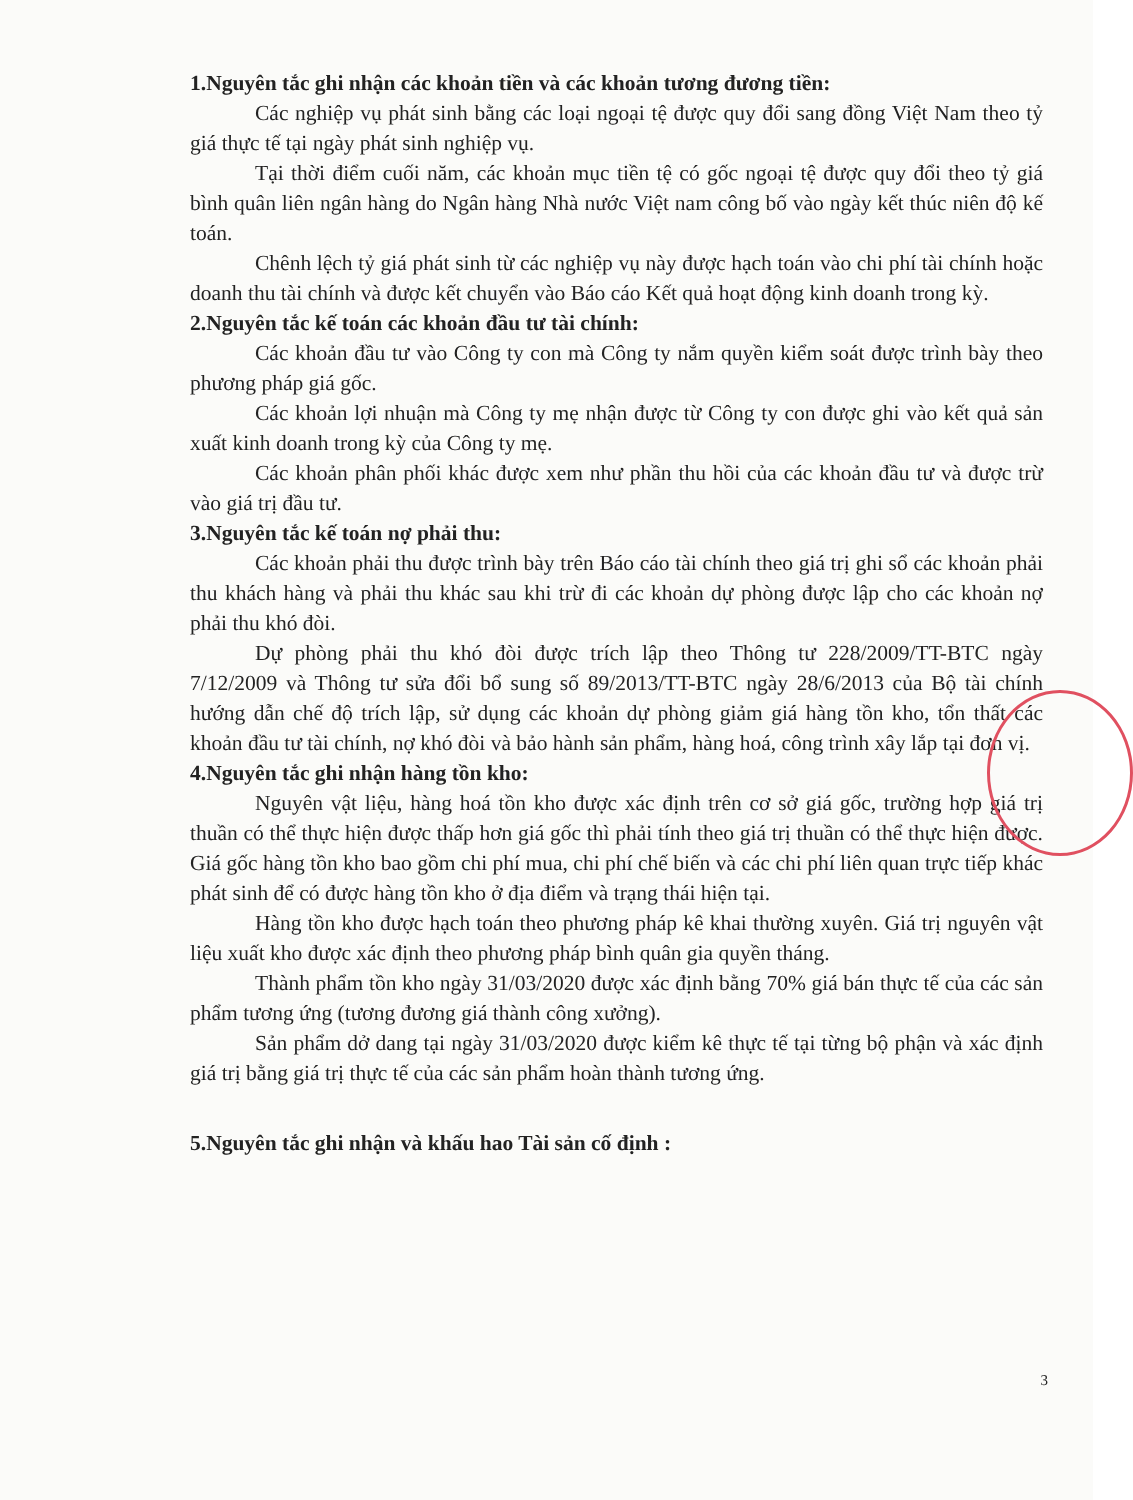1.Nguyên tắc ghi nhận các khoản tiền và các khoản tương đương tiền:
Các nghiệp vụ phát sinh bằng các loại ngoại tệ được quy đổi sang đồng Việt Nam theo tỷ giá thực tế tại ngày phát sinh nghiệp vụ.
Tại thời điểm cuối năm, các khoản mục tiền tệ có gốc ngoại tệ được quy đổi theo tỷ giá bình quân liên ngân hàng do Ngân hàng Nhà nước Việt nam công bố vào ngày kết thúc niên độ kế toán.
Chênh lệch tỷ giá phát sinh từ các nghiệp vụ này được hạch toán vào chi phí tài chính hoặc doanh thu tài chính và được kết chuyển vào Báo cáo Kết quả hoạt động kinh doanh trong kỳ.
2.Nguyên tắc kế toán các khoản đầu tư tài chính:
Các khoản đầu tư vào Công ty con mà Công ty nắm quyền kiểm soát được trình bày theo phương pháp giá gốc.
Các khoản lợi nhuận mà Công ty mẹ nhận được từ Công ty con được ghi vào kết quả sản xuất kinh doanh trong kỳ của Công ty mẹ.
Các khoản phân phối khác được xem như phần thu hồi của các khoản đầu tư và được trừ vào giá trị đầu tư.
3.Nguyên tắc kế toán nợ phải thu:
Các khoản phải thu được trình bày trên Báo cáo tài chính theo giá trị ghi sổ các khoản phải thu khách hàng và phải thu khác sau khi trừ đi các khoản dự phòng được lập cho các khoản nợ phải thu khó đòi.
Dự phòng phải thu khó đòi được trích lập theo Thông tư 228/2009/TT-BTC ngày 7/12/2009 và Thông tư sửa đổi bổ sung số 89/2013/TT-BTC ngày 28/6/2013 của Bộ tài chính hướng dẫn chế độ trích lập, sử dụng các khoản dự phòng giảm giá hàng tồn kho, tổn thất các khoản đầu tư tài chính, nợ khó đòi và bảo hành sản phẩm, hàng hoá, công trình xây lắp tại đơn vị.
4.Nguyên tắc ghi nhận hàng tồn kho:
Nguyên vật liệu, hàng hoá tồn kho được xác định trên cơ sở giá gốc, trường hợp giá trị thuần có thể thực hiện được thấp hơn giá gốc thì phải tính theo giá trị thuần có thể thực hiện được. Giá gốc hàng tồn kho bao gồm chi phí mua, chi phí chế biến và các chi phí liên quan trực tiếp khác phát sinh để có được hàng tồn kho ở địa điểm và trạng thái hiện tại.
Hàng tồn kho được hạch toán theo phương pháp kê khai thường xuyên. Giá trị nguyên vật liệu xuất kho được xác định theo phương pháp bình quân gia quyền tháng.
Thành phẩm tồn kho ngày 31/03/2020 được xác định bằng 70% giá bán thực tế của các sản phẩm tương ứng (tương đương giá thành công xưởng).
Sản phẩm dở dang tại ngày 31/03/2020 được kiểm kê thực tế tại từng bộ phận và xác định giá trị bằng giá trị thực tế của các sản phẩm hoàn thành tương ứng.
5.Nguyên tắc ghi nhận và khấu hao Tài sản cố định :
3